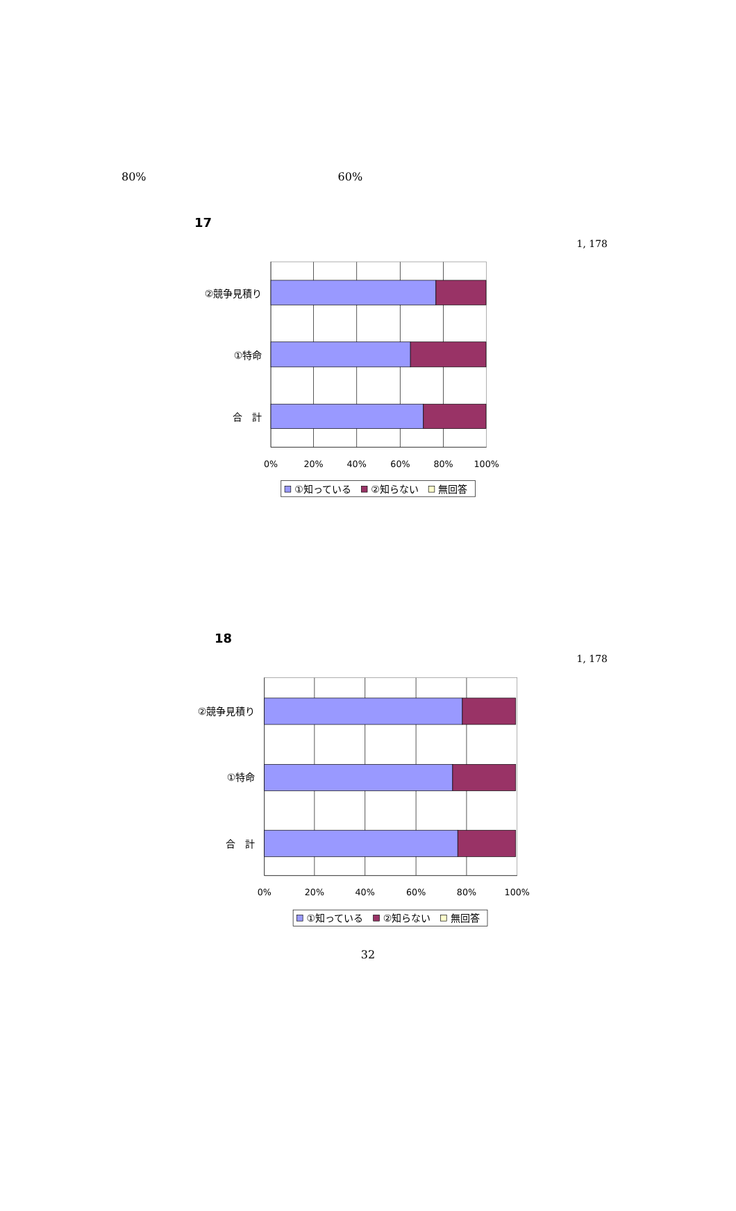80% 60%
17
1, 178
②競争見積り
①特命
合　計
0%
20%
40%
60%
80%
100%
①知っている
②知らない
無回答
18
1, 178
②競争見積り
①特命
合　計
0%
20%
40%
60%
80%
100%
①知っている
②知らない
無回答
32